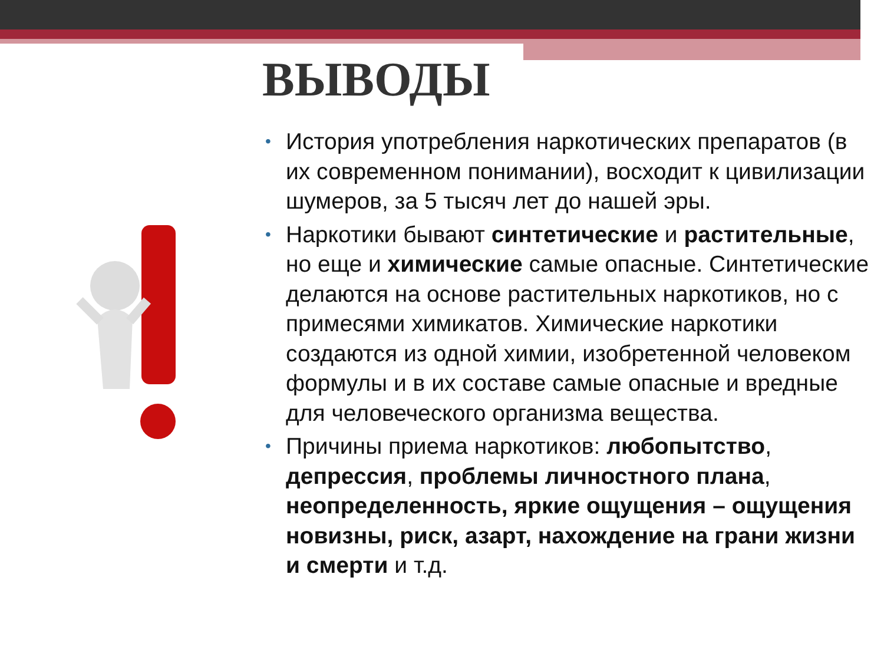ВЫВОДЫ
• История употребления наркотических препаратов (в их современном понимании), восходит к цивилизации шумеров, за 5 тысяч лет до нашей эры.
• Наркотики бывают синтетические и растительные, но еще и химические самые опасные. Синтетические делаются на основе растительных наркотиков, но с примесями химикатов. Химические наркотики создаются из одной химии, изобретенной человеком формулы и в их составе самые опасные и вредные для человеческого организма вещества.
• Причины приема наркотиков: любопытство, депрессия, проблемы личностного плана, неопределенность, яркие ощущения – ощущения новизны, риск, азарт, нахождение на грани жизни и смерти и т.д.